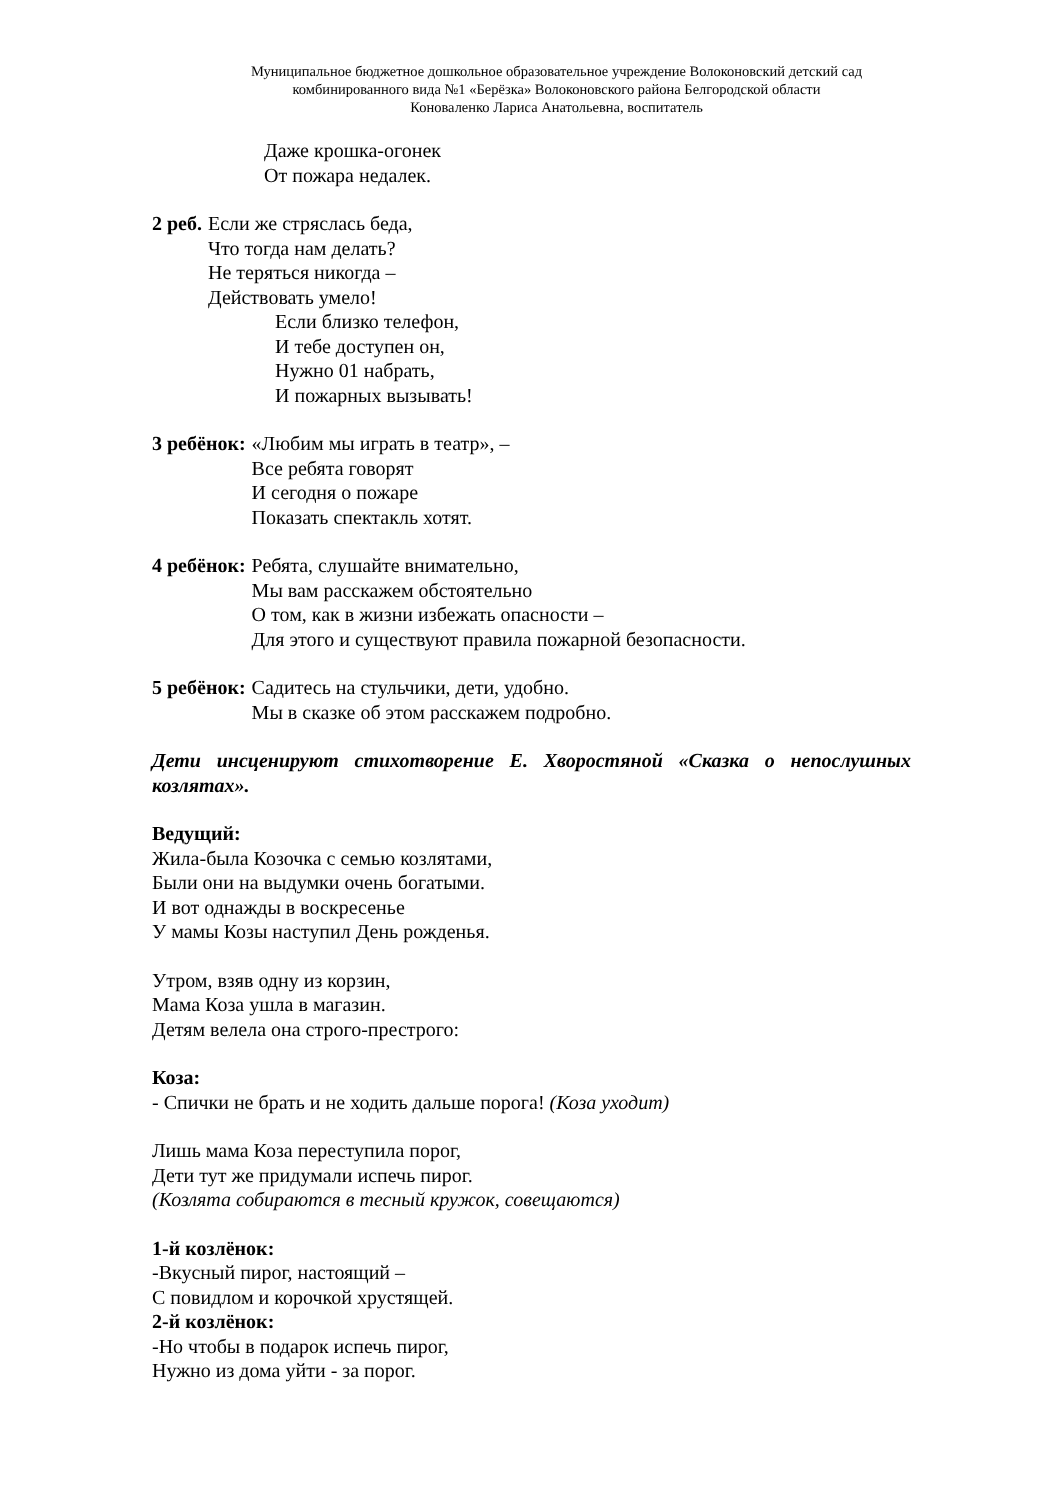Муниципальное бюджетное дошкольное образовательное учреждение Волоконовский детский сад
комбинированного вида №1 «Берёзка» Волоконовского района Белгородской области
Коноваленко Лариса Анатольевна, воспитатель
Даже крошка-огонек
От пожара недалек.
2 реб. Если же стряслась беда,
Что тогда нам делать?
Не теряться никогда –
Действовать умело!
Если близко телефон,
И тебе доступен он,
Нужно 01 набрать,
И пожарных вызывать!
3 ребёнок: «Любим мы играть в театр», –
Все ребята говорят
И сегодня о пожаре
Показать спектакль хотят.
4 ребёнок: Ребята, слушайте внимательно,
Мы вам расскажем обстоятельно
О том, как в жизни избежать опасности –
Для этого и существуют правила пожарной безопасности.
5 ребёнок: Садитесь на стульчики, дети, удобно.
Мы в сказке об этом расскажем подробно.
Дети инсценируют стихотворение Е. Хворостяной «Сказка о непослушных козлятах».
Ведущий:
Жила-была Козочка с семью козлятами,
Были они на выдумки очень богатыми.
И вот однажды в воскресенье
У мамы Козы наступил День рожденья.
Утром, взяв одну из корзин,
Мама Коза ушла в магазин.
Детям велела она строго-престрого:
Коза:
- Спички не брать и не ходить дальше порога! (Коза уходит)
Лишь мама Коза переступила порог,
Дети тут же придумали испечь пирог.
(Козлята собираются в тесный кружок, совещаются)
1-й козлёнок:
-Вкусный пирог, настоящий –
С повидлом и корочкой хрустящей.
2-й козлёнок:
-Но чтобы в подарок испечь пирог,
Нужно из дома уйти - за порог.